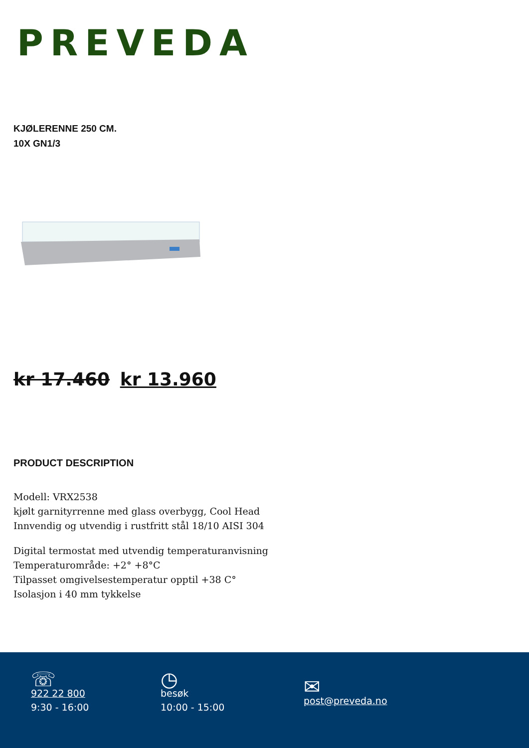PREVEDA
KJØLERENNE 250 CM.
10X GN1/3
kr 17.460 kr 13.960
PRODUCT DESCRIPTION
Modell: VRX2538
kjølt garnityrrenne med glass overbygg, Cool Head
Innvendig og utvendig i rustfritt stål 18/10 AISI 304
Digital termostat med utvendig temperaturanvisning
Temperaturområde: +2° +8°C
Tilpasset omgivelsestemperatur opptil +38 C°
Isolasjon i 40 mm tykkelse
☏
922 22 800
9:30 - 16:00
◷
besøk
10:00 - 15:00
✉
post@preveda.no